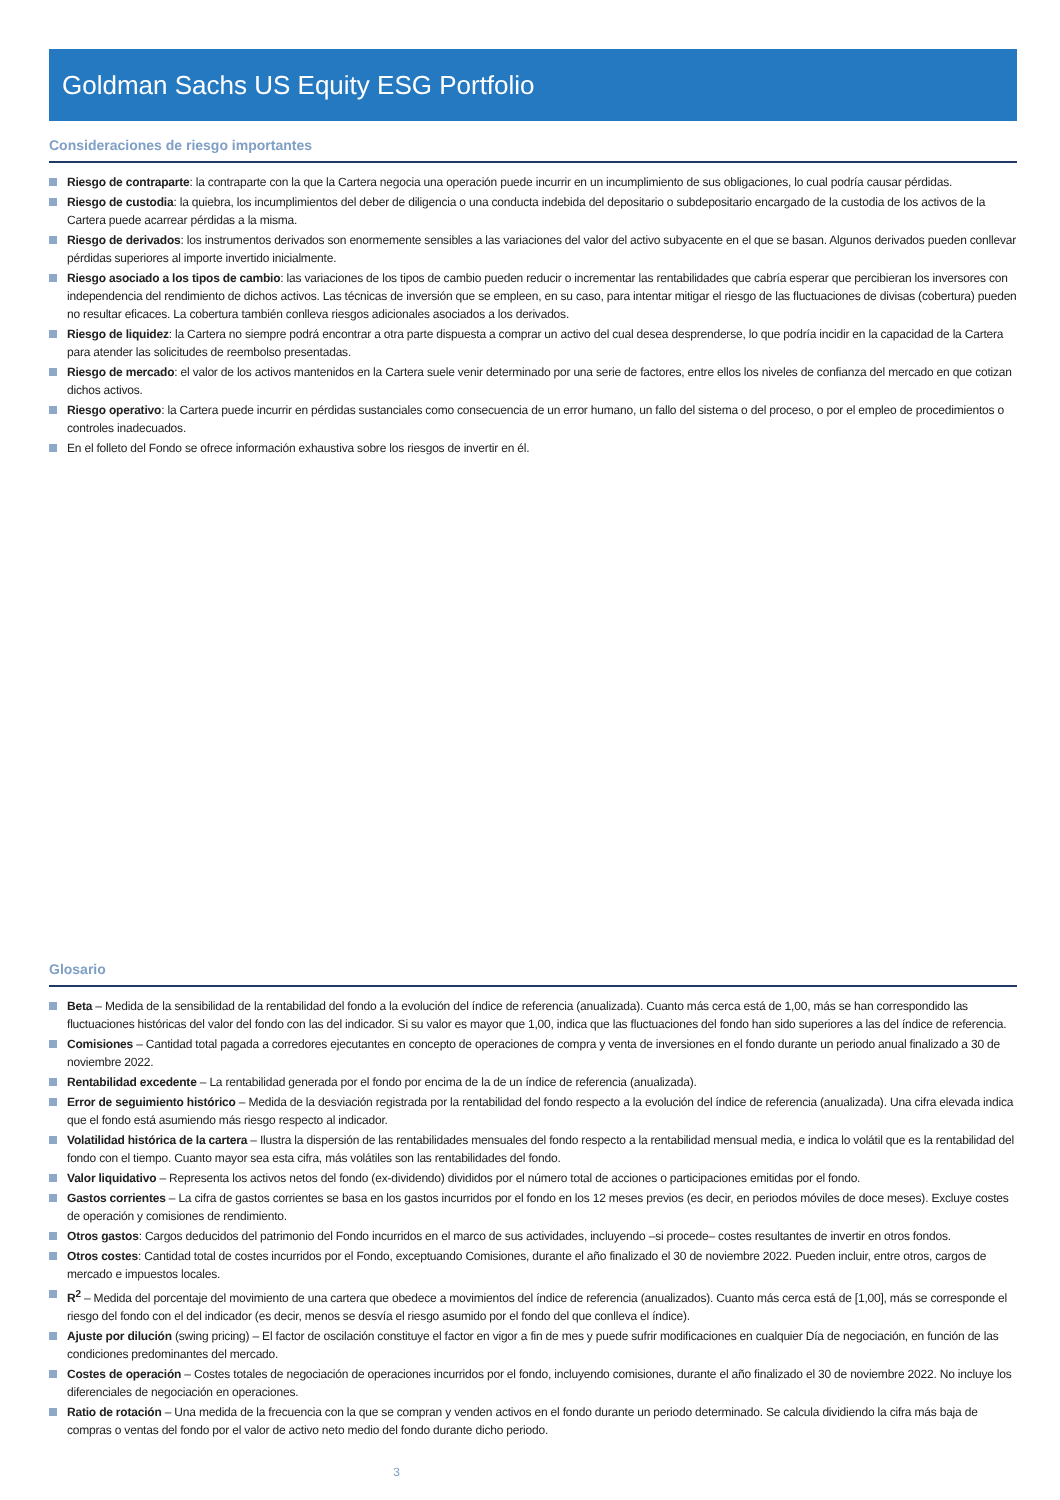Goldman Sachs US Equity ESG Portfolio
Consideraciones de riesgo importantes
Riesgo de contraparte: la contraparte con la que la Cartera negocia una operación puede incurrir en un incumplimiento de sus obligaciones, lo cual podría causar pérdidas.
Riesgo de custodia: la quiebra, los incumplimientos del deber de diligencia o una conducta indebida del depositario o subdepositario encargado de la custodia de los activos de la Cartera puede acarrear pérdidas a la misma.
Riesgo de derivados: los instrumentos derivados son enormemente sensibles a las variaciones del valor del activo subyacente en el que se basan. Algunos derivados pueden conllevar pérdidas superiores al importe invertido inicialmente.
Riesgo asociado a los tipos de cambio: las variaciones de los tipos de cambio pueden reducir o incrementar las rentabilidades que cabría esperar que percibieran los inversores con independencia del rendimiento de dichos activos. Las técnicas de inversión que se empleen, en su caso, para intentar mitigar el riesgo de las fluctuaciones de divisas (cobertura) pueden no resultar eficaces. La cobertura también conlleva riesgos adicionales asociados a los derivados.
Riesgo de liquidez: la Cartera no siempre podrá encontrar a otra parte dispuesta a comprar un activo del cual desea desprenderse, lo que podría incidir en la capacidad de la Cartera para atender las solicitudes de reembolso presentadas.
Riesgo de mercado: el valor de los activos mantenidos en la Cartera suele venir determinado por una serie de factores, entre ellos los niveles de confianza del mercado en que cotizan dichos activos.
Riesgo operativo: la Cartera puede incurrir en pérdidas sustanciales como consecuencia de un error humano, un fallo del sistema o del proceso, o por el empleo de procedimientos o controles inadecuados.
En el folleto del Fondo se ofrece información exhaustiva sobre los riesgos de invertir en él.
Glosario
Beta – Medida de la sensibilidad de la rentabilidad del fondo a la evolución del índice de referencia (anualizada). Cuanto más cerca está de 1,00, más se han correspondido las fluctuaciones históricas del valor del fondo con las del indicador. Si su valor es mayor que 1,00, indica que las fluctuaciones del fondo han sido superiores a las del índice de referencia.
Comisiones – Cantidad total pagada a corredores ejecutantes en concepto de operaciones de compra y venta de inversiones en el fondo durante un periodo anual finalizado a 30 de noviembre 2022.
Rentabilidad excedente – La rentabilidad generada por el fondo por encima de la de un índice de referencia (anualizada).
Error de seguimiento histórico – Medida de la desviación registrada por la rentabilidad del fondo respecto a la evolución del índice de referencia (anualizada). Una cifra elevada indica que el fondo está asumiendo más riesgo respecto al indicador.
Volatilidad histórica de la cartera – Ilustra la dispersión de las rentabilidades mensuales del fondo respecto a la rentabilidad mensual media, e indica lo volátil que es la rentabilidad del fondo con el tiempo. Cuanto mayor sea esta cifra, más volátiles son las rentabilidades del fondo.
Valor liquidativo – Representa los activos netos del fondo (ex-dividendo) divididos por el número total de acciones o participaciones emitidas por el fondo.
Gastos corrientes – La cifra de gastos corrientes se basa en los gastos incurridos por el fondo en los 12 meses previos (es decir, en periodos móviles de doce meses). Excluye costes de operación y comisiones de rendimiento.
Otros gastos: Cargos deducidos del patrimonio del Fondo incurridos en el marco de sus actividades, incluyendo –si procede– costes resultantes de invertir en otros fondos.
Otros costes: Cantidad total de costes incurridos por el Fondo, exceptuando Comisiones, durante el año finalizado el 30 de noviembre 2022. Pueden incluir, entre otros, cargos de mercado e impuestos locales.
R<sup>2</sup> – Medida del porcentaje del movimiento de una cartera que obedece a movimientos del índice de referencia (anualizados). Cuanto más cerca está de [1,00], más se corresponde el riesgo del fondo con el del indicador (es decir, menos se desvía el riesgo asumido por el fondo del que conlleva el índice).
Ajuste por dilución (swing pricing) – El factor de oscilación constituye el factor en vigor a fin de mes y puede sufrir modificaciones en cualquier Día de negociación, en función de las condiciones predominantes del mercado.
Costes de operación – Costes totales de negociación de operaciones incurridos por el fondo, incluyendo comisiones, durante el año finalizado el 30 de noviembre 2022. No incluye los diferenciales de negociación en operaciones.
Ratio de rotación – Una medida de la frecuencia con la que se compran y venden activos en el fondo durante un periodo determinado. Se calcula dividiendo la cifra más baja de compras o ventas del fondo por el valor de activo neto medio del fondo durante dicho periodo.
3